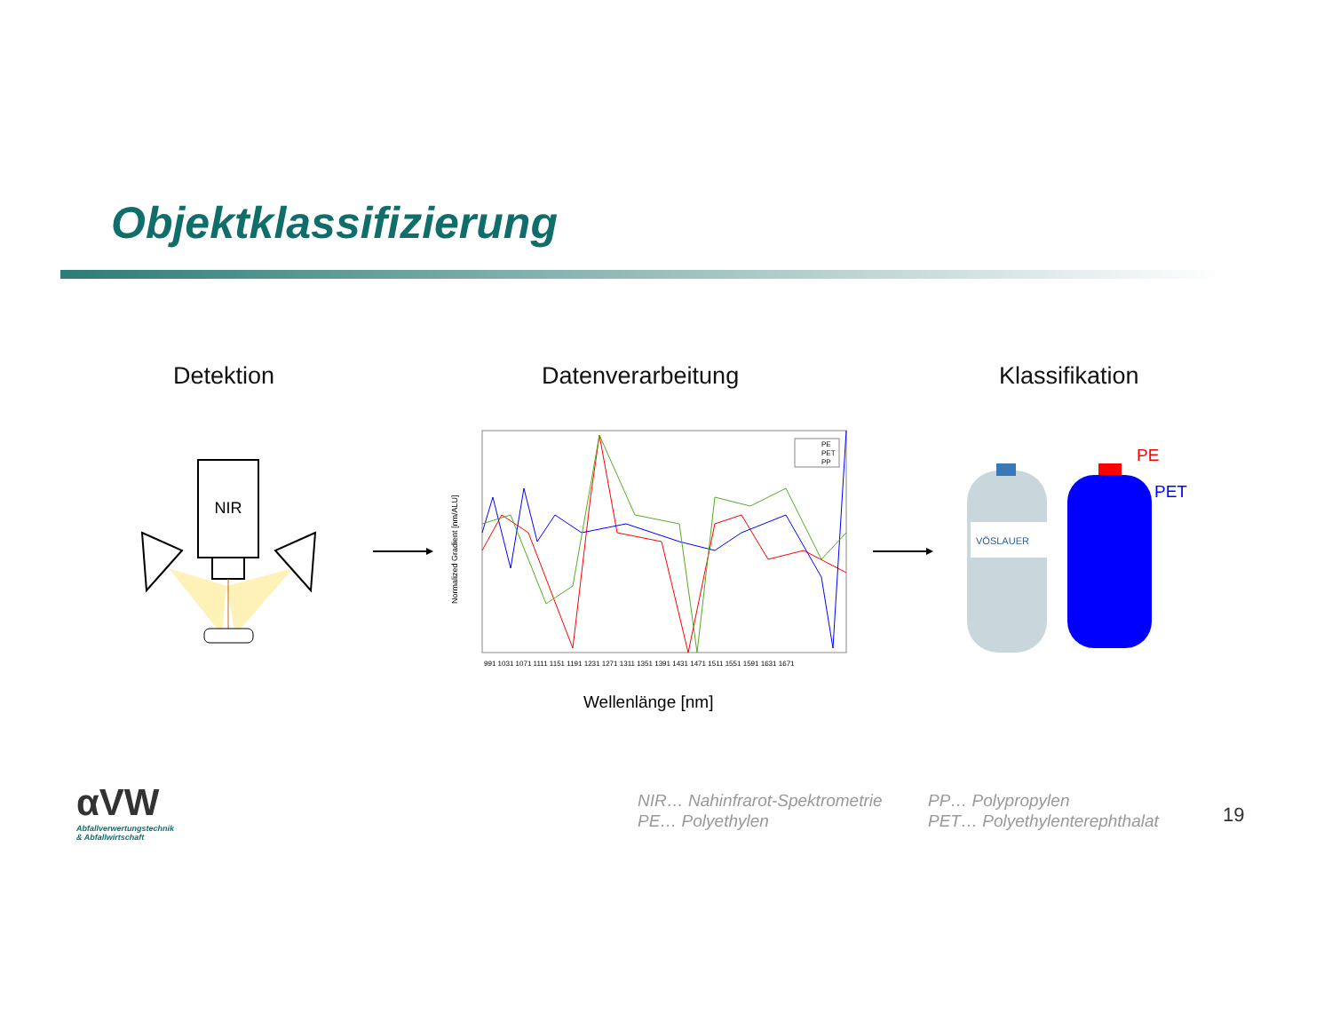Objektklassifizierung
Detektion Datenverarbeitung Klassifikation
NIR
Normalized Gradient [nm/ALU]
PE
PET
PP
991 1031 1071 1111 1151 1191 1231 1271 1311 1351 1391 1431 1471 1511 1551 1591 1631 1671
Wellenlänge [nm]
VÖSLAUER
PE
PET
αVW
Abfallverwertungstechnik
& Abfallwirtschaft
NIR… Nahinfrarot-Spektrometrie
PE… Polyethylen
PP… Polypropylen
PET… Polyethylenterephthalat
19